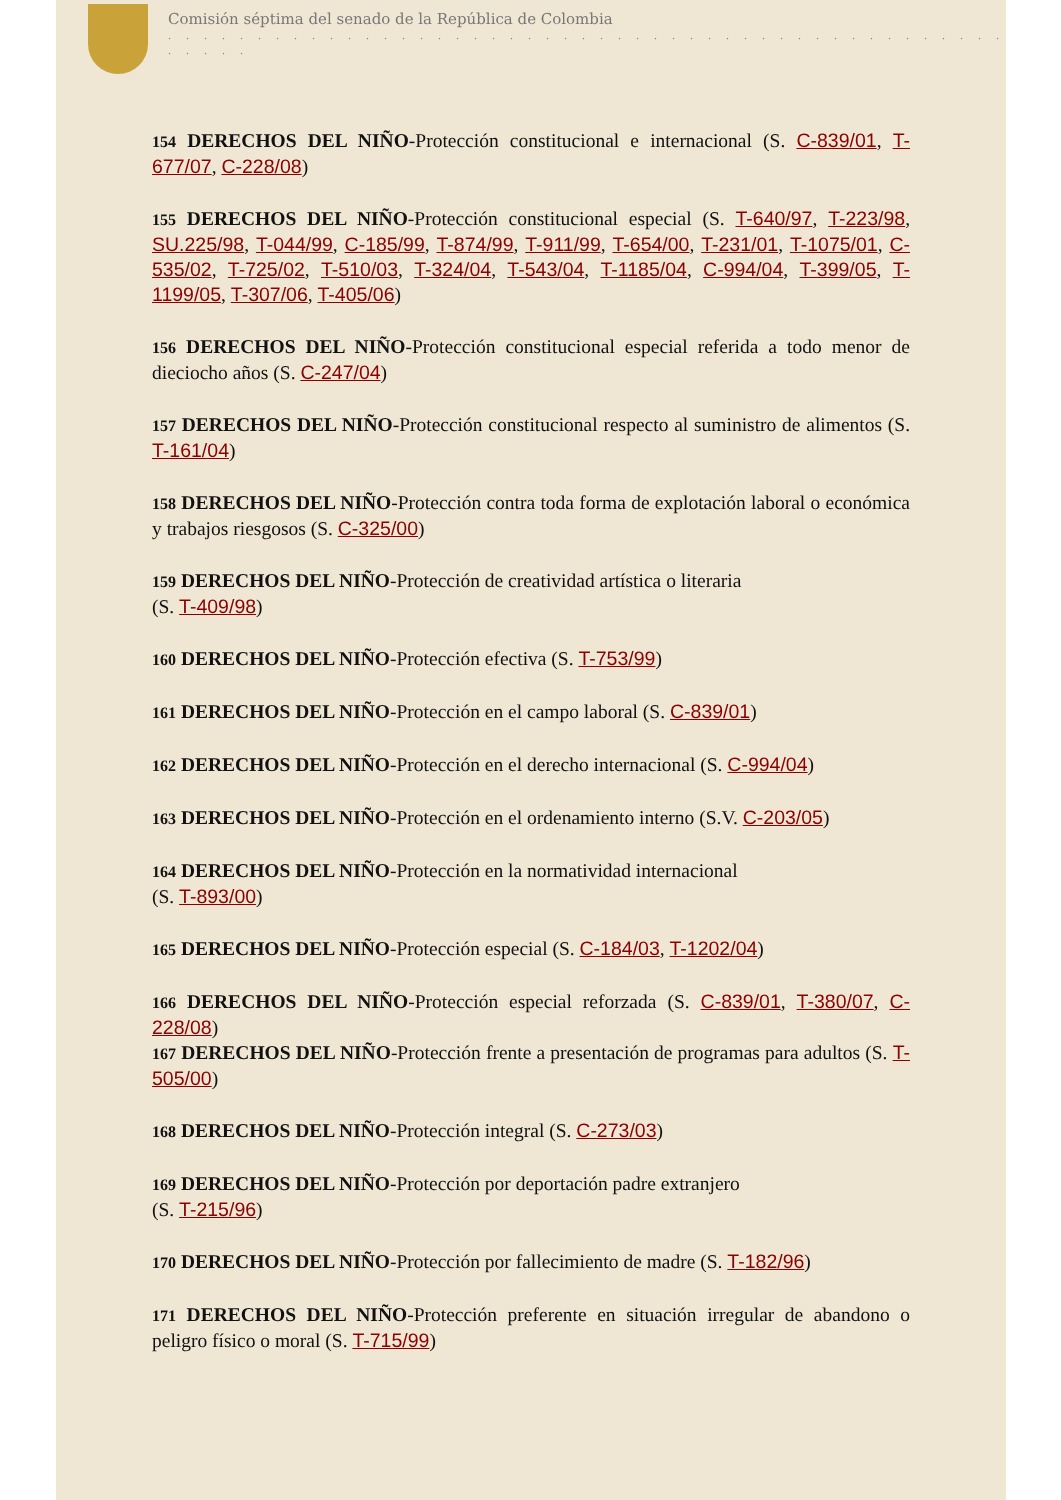Comisión séptima del senado de la República de Colombia
. . . . . . . . . . . . . . . . . . . . . . . . . . . . . . . . . . . . . . . . . . . . . . . . . . . .
154 DERECHOS DEL NIÑO-Protección constitucional e internacional (S. C-839/01, T-677/07, C-228/08)
155 DERECHOS DEL NIÑO-Protección constitucional especial (S. T-640/97, T-223/98, SU.225/98, T-044/99, C-185/99, T-874/99, T-911/99, T-654/00, T-231/01, T-1075/01, C-535/02, T-725/02, T-510/03, T-324/04, T-543/04, T-1185/04, C-994/04, T-399/05, T-1199/05, T-307/06, T-405/06)
156 DERECHOS DEL NIÑO-Protección constitucional especial referida a todo menor de dieciocho años (S. C-247/04)
157 DERECHOS DEL NIÑO-Protección constitucional respecto al suministro de alimentos (S. T-161/04)
158 DERECHOS DEL NIÑO-Protección contra toda forma de explotación laboral o económica y trabajos riesgosos (S. C-325/00)
159 DERECHOS DEL NIÑO-Protección de creatividad artística o literaria
(S. T-409/98)
160 DERECHOS DEL NIÑO-Protección efectiva (S. T-753/99)
161 DERECHOS DEL NIÑO-Protección en el campo laboral (S. C-839/01)
162 DERECHOS DEL NIÑO-Protección en el derecho internacional (S. C-994/04)
163 DERECHOS DEL NIÑO-Protección en el ordenamiento interno (S.V. C-203/05)
164 DERECHOS DEL NIÑO-Protección en la normatividad internacional
(S. T-893/00)
165 DERECHOS DEL NIÑO-Protección especial (S. C-184/03, T-1202/04)
166 DERECHOS DEL NIÑO-Protección especial reforzada (S. C-839/01, T-380/07, C-228/08)
167 DERECHOS DEL NIÑO-Protección frente a presentación de programas para adultos (S. T-505/00)
168 DERECHOS DEL NIÑO-Protección integral (S. C-273/03)
169 DERECHOS DEL NIÑO-Protección por deportación padre extranjero
(S. T-215/96)
170 DERECHOS DEL NIÑO-Protección por fallecimiento de madre (S. T-182/96)
171 DERECHOS DEL NIÑO-Protección preferente en situación irregular de abandono o peligro físico o moral (S. T-715/99)